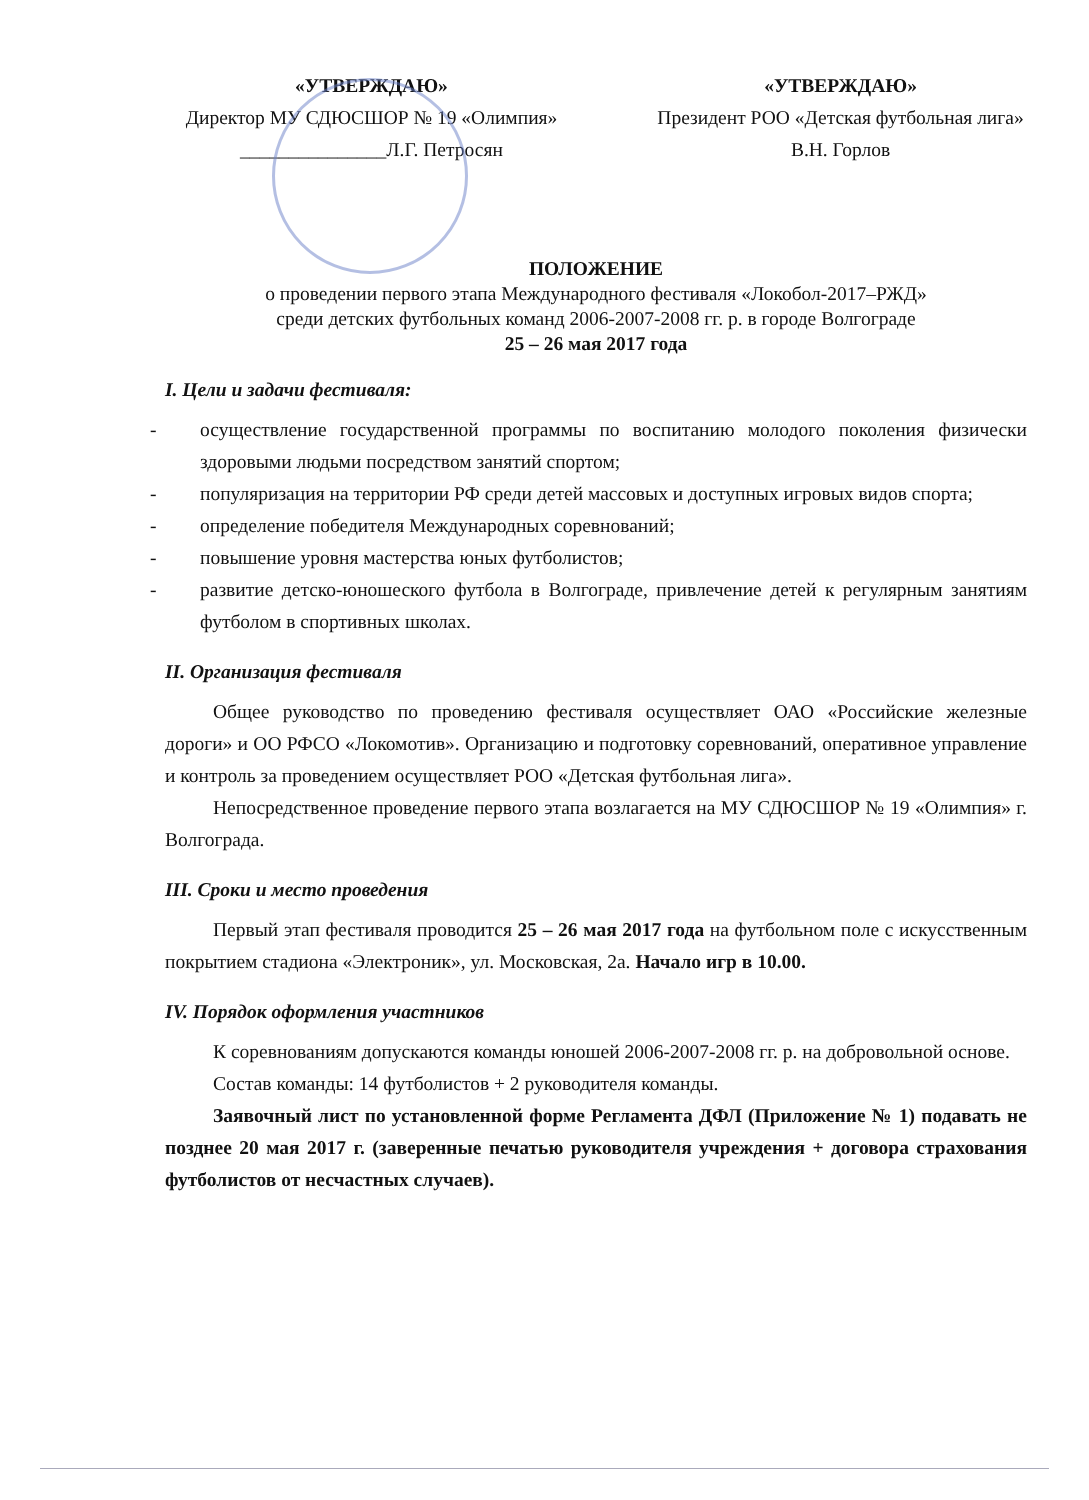«УТВЕРЖДАЮ»
Директор МУ СДЮСШОР № 19 «Олимпия»
_______________Л.Г. Петросян
«УТВЕРЖДАЮ»
Президент РОО «Детская футбольная лига»
В.Н. Горлов
ПОЛОЖЕНИЕ
о проведении первого этапа Международного фестиваля «Локобол-2017–РЖД»
среди детских футбольных команд 2006-2007-2008 гг. р. в городе Волгограде
25 – 26 мая 2017 года
I. Цели и задачи фестиваля:
- осуществление государственной программы по воспитанию молодого поколения физически здоровыми людьми посредством занятий спортом;
- популяризация на территории РФ среди детей массовых и доступных игровых видов спорта;
- определение победителя Международных соревнований;
- повышение уровня мастерства юных футболистов;
- развитие детско-юношеского футбола в Волгограде, привлечение детей к регулярным занятиям футболом в спортивных школах.
II. Организация фестиваля
Общее руководство по проведению фестиваля осуществляет ОАО «Российские железные дороги» и ОО РФСО «Локомотив». Организацию и подготовку соревнований, оперативное управление и контроль за проведением осуществляет РОО «Детская футбольная лига».
Непосредственное проведение первого этапа возлагается на МУ СДЮСШОР № 19 «Олимпия» г. Волгограда.
III. Сроки и место проведения
Первый этап фестиваля проводится 25 – 26 мая 2017 года на футбольном поле с искусственным покрытием стадиона «Электроник», ул. Московская, 2а. Начало игр в 10.00.
IV. Порядок оформления участников
К соревнованиям допускаются команды юношей 2006-2007-2008 гг. р. на добровольной основе.
Состав команды: 14 футболистов + 2 руководителя команды.
Заявочный лист по установленной форме Регламента ДФЛ (Приложение № 1) подавать не позднее 20 мая 2017 г. (заверенные печатью руководителя учреждения + договора страхования футболистов от несчастных случаев).